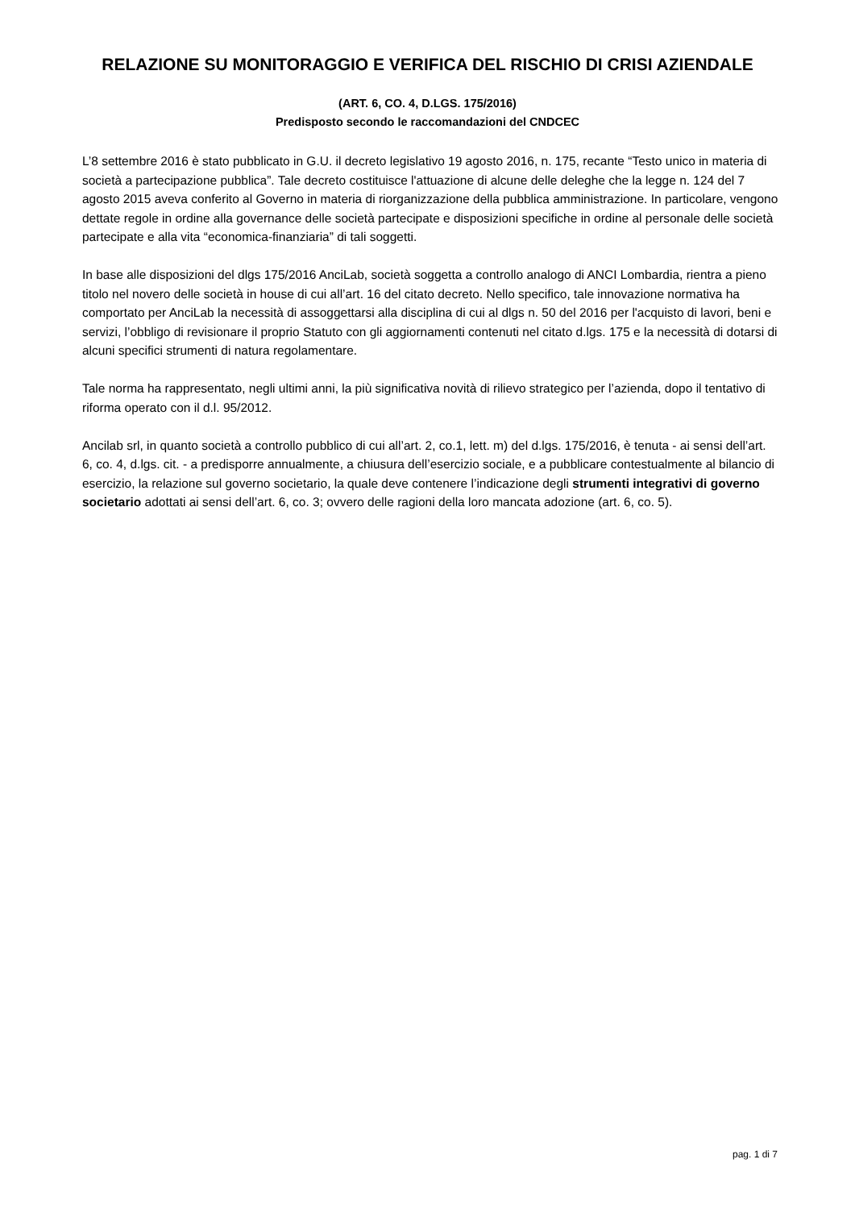RELAZIONE SU MONITORAGGIO E VERIFICA DEL RISCHIO DI CRISI AZIENDALE
(ART. 6, CO. 4, D.LGS. 175/2016)
Predisposto secondo le raccomandazioni del CNDCEC
L’8 settembre 2016 è stato pubblicato in G.U. il decreto legislativo 19 agosto 2016, n. 175, recante “Testo unico in materia di società a partecipazione pubblica”. Tale decreto costituisce l'attuazione di alcune delle deleghe che la legge n. 124 del 7 agosto 2015 aveva conferito al Governo in materia di riorganizzazione della pubblica amministrazione. In particolare, vengono dettate regole in ordine alla governance delle società partecipate e disposizioni specifiche in ordine al personale delle società partecipate e alla vita “economica-finanziaria” di tali soggetti.
In base alle disposizioni del dlgs 175/2016 AnciLab, società soggetta a controllo analogo di ANCI Lombardia, rientra a pieno titolo nel novero delle società in house di cui all’art. 16 del citato decreto. Nello specifico, tale innovazione normativa ha comportato per AnciLab la necessità di assoggettarsi alla disciplina di cui al dlgs n. 50 del 2016 per l'acquisto di lavori, beni e servizi, l’obbligo di revisionare il proprio Statuto con gli aggiornamenti contenuti nel citato d.lgs. 175 e la necessità di dotarsi di alcuni specifici strumenti di natura regolamentare.
Tale norma ha rappresentato, negli ultimi anni, la più significativa novità di rilievo strategico per l’azienda, dopo il tentativo di riforma operato con il d.l. 95/2012.
Ancilab srl, in quanto società a controllo pubblico di cui all’art. 2, co.1, lett. m) del d.lgs. 175/2016, è tenuta - ai sensi dell’art. 6, co. 4, d.lgs. cit. - a predisporre annualmente, a chiusura dell’esercizio sociale, e a pubblicare contestualmente al bilancio di esercizio, la relazione sul governo societario, la quale deve contenere l’indicazione degli strumenti integrativi di governo societario adottati ai sensi dell’art. 6, co. 3; ovvero delle ragioni della loro mancata adozione (art. 6, co. 5).
pag. 1 di 7